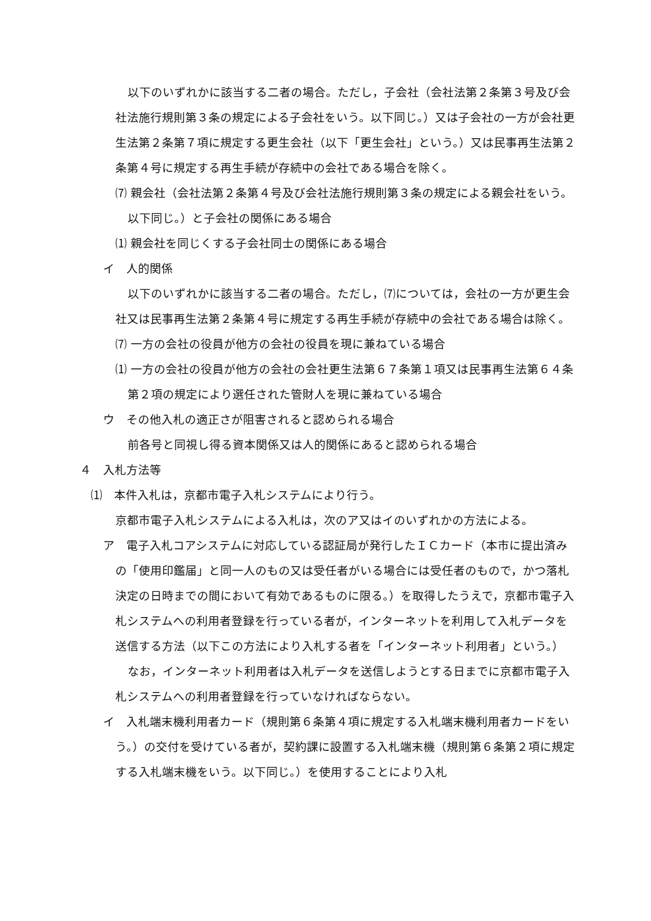以下のいずれかに該当する二者の場合。ただし，子会社（会社法第２条第３号及び会社法施行規則第３条の規定による子会社をいう。以下同じ。）又は子会社の一方が会社更生法第２条第７項に規定する更生会社（以下「更生会社」という。）又は民事再生法第２条第４号に規定する再生手続が存続中の会社である場合を除く。
⑺ 親会社（会社法第２条第４号及び会社法施行規則第３条の規定による親会社をいう。以下同じ。）と子会社の関係にある場合
⑴ 親会社を同じくする子会社同士の関係にある場合
イ　人的関係
以下のいずれかに該当する二者の場合。ただし，⑺については，会社の一方が更生会社又は民事再生法第２条第４号に規定する再生手続が存続中の会社である場合は除く。
⑺ 一方の会社の役員が他方の会社の役員を現に兼ねている場合
⑴ 一方の会社の役員が他方の会社の会社更生法第６７条第１項又は民事再生法第６４条第２項の規定により選任された管財人を現に兼ねている場合
ウ　その他入札の適正さが阻害されると認められる場合
前各号と同視し得る資本関係又は人的関係にあると認められる場合
４　入札方法等
⑴　本件入札は，京都市電子入札システムにより行う。
京都市電子入札システムによる入札は，次のア又はイのいずれかの方法による。
ア　電子入札コアシステムに対応している認証局が発行したＩＣカード（本市に提出済みの「使用印鑑届」と同一人のもの又は受任者がいる場合には受任者のもので，かつ落札決定の日時までの間において有効であるものに限る。）を取得したうえで，京都市電子入札システムへの利用者登録を行っている者が，インターネットを利用して入札データを送信する方法（以下この方法により入札する者を「インターネット利用者」という。）
なお，インターネット利用者は入札データを送信しようとする日までに京都市電子入札システムへの利用者登録を行っていなければならない。
イ　入札端末機利用者カード（規則第６条第４項に規定する入札端末機利用者カードをいう。）の交付を受けている者が，契約課に設置する入札端末機（規則第６条第２項に規定する入札端末機をいう。以下同じ。）を使用することにより入札